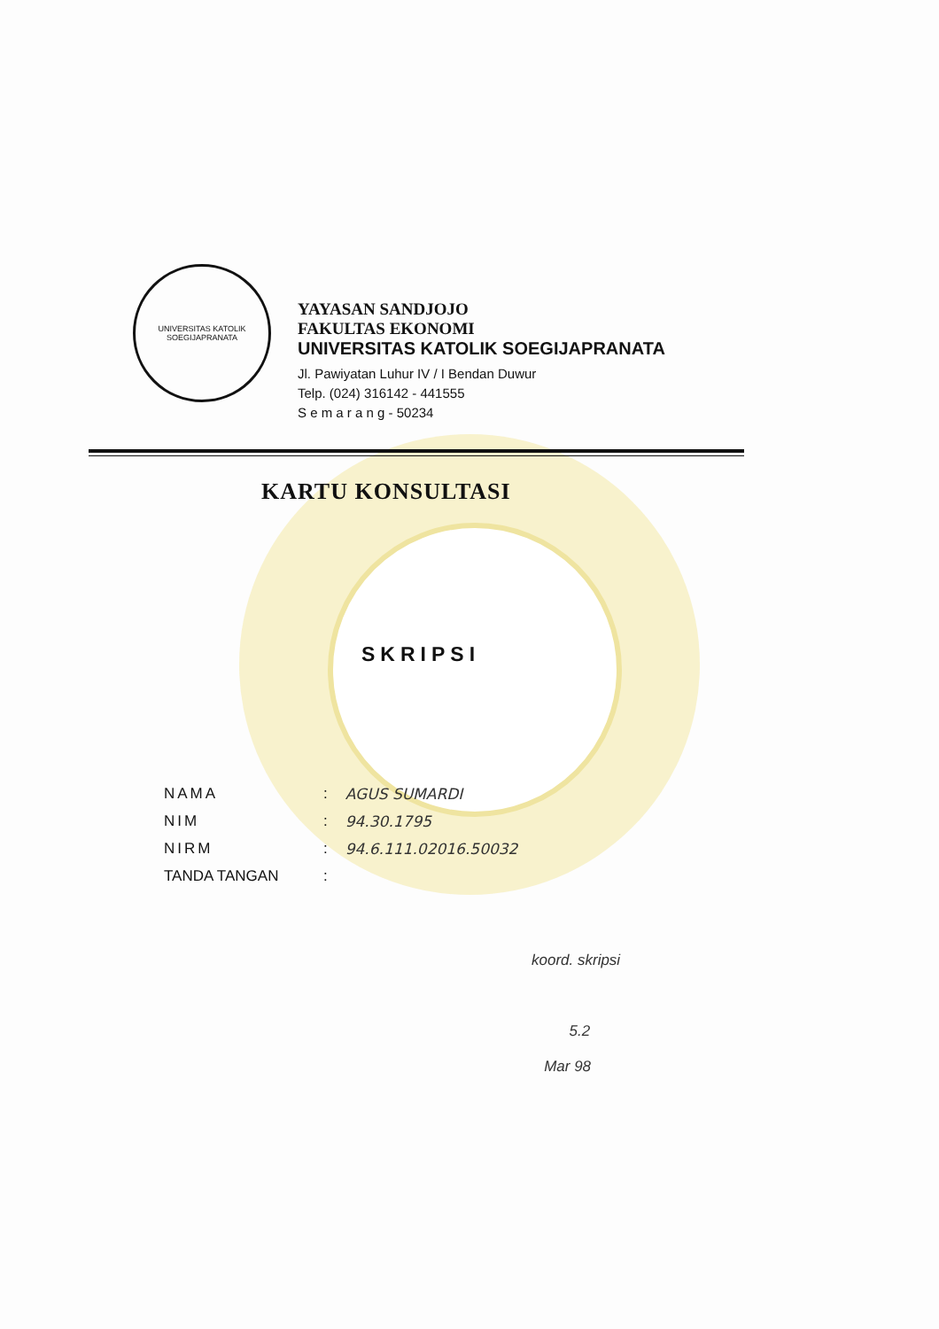UNIVERSITAS KATOLIK
SOEGIJAPRANATA
YAYASAN SANDJOJO
FAKULTAS EKONOMI
UNIVERSITAS KATOLIK SOEGIJAPRANATA
Jl. Pawiyatan Luhur IV / I Bendan Duwur
Telp. (024) 316142 - 441555
S e m a r a n g - 50234
KARTU KONSULTASI
SKRIPSI
| NAMA | : | AGUS SUMARDI |
| NIM | : | 94.30.1795 |
| NIRM | : | 94.6.111.02016.50032 |
| TANDA TANGAN | : | |
koord. skripsi
5.2
Mar 98